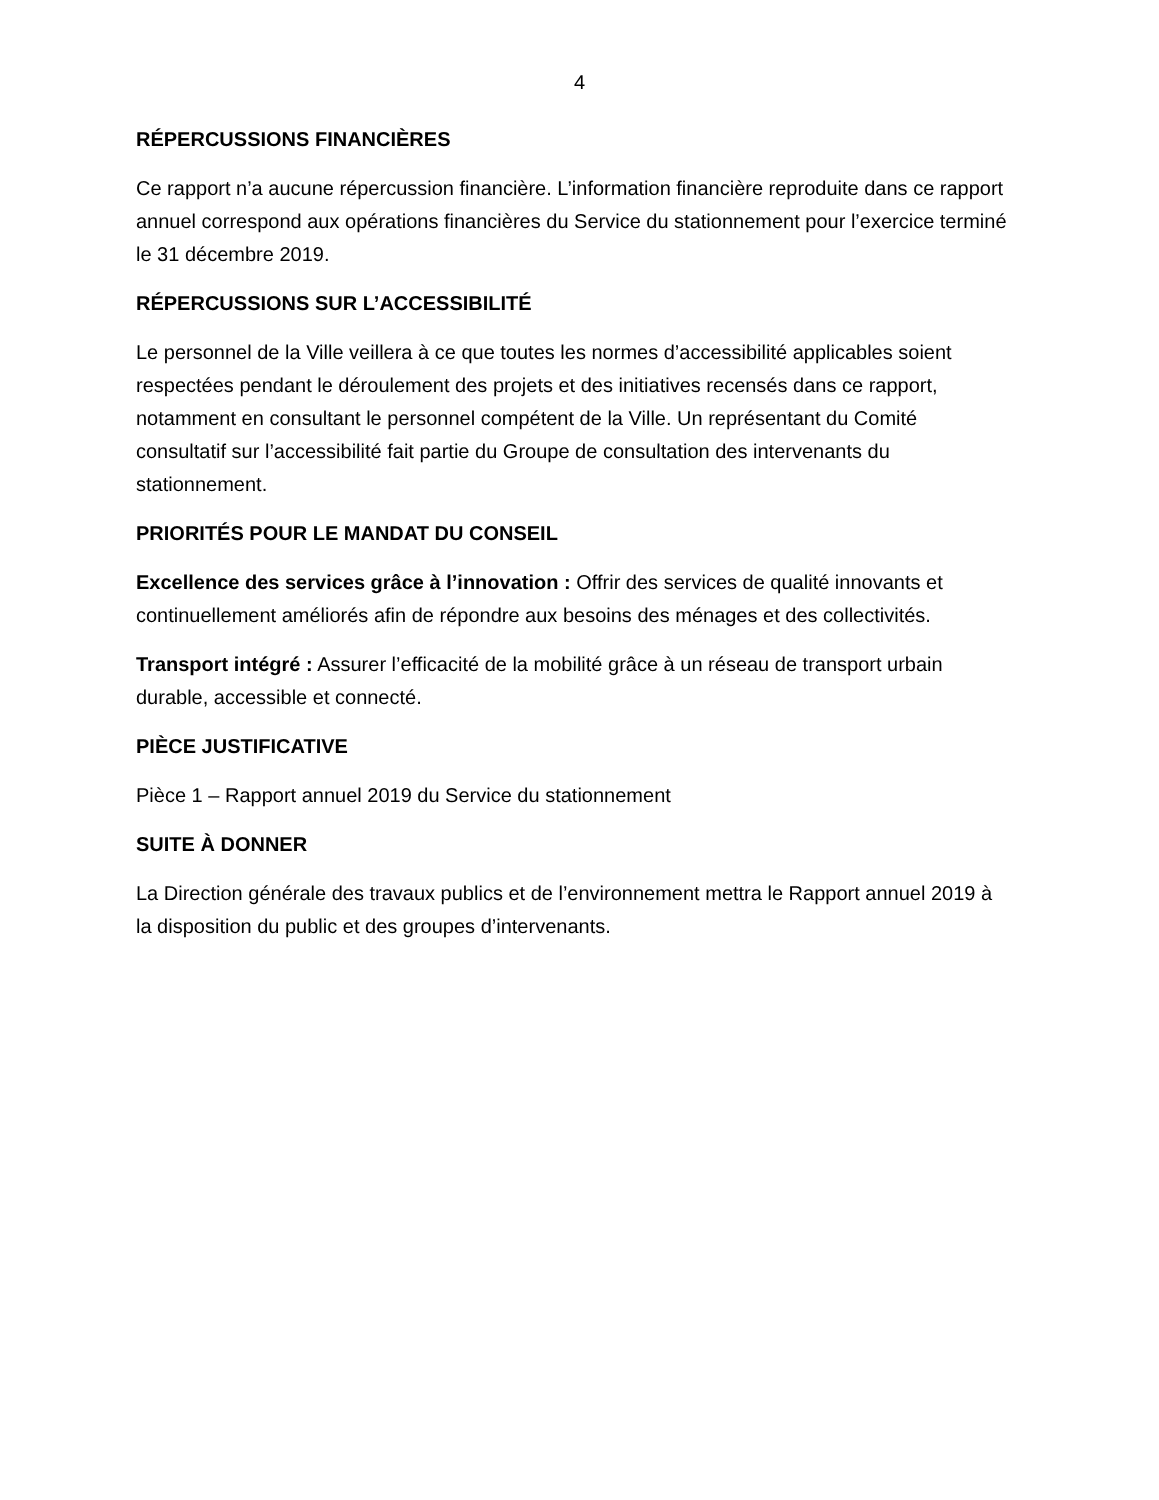4
RÉPERCUSSIONS FINANCIÈRES
Ce rapport n’a aucune répercussion financière. L’information financière reproduite dans ce rapport annuel correspond aux opérations financières du Service du stationnement pour l’exercice terminé le 31 décembre 2019.
RÉPERCUSSIONS SUR L’ACCESSIBILITÉ
Le personnel de la Ville veillera à ce que toutes les normes d’accessibilité applicables soient respectées pendant le déroulement des projets et des initiatives recensés dans ce rapport, notamment en consultant le personnel compétent de la Ville. Un représentant du Comité consultatif sur l’accessibilité fait partie du Groupe de consultation des intervenants du stationnement.
PRIORITÉS POUR LE MANDAT DU CONSEIL
Excellence des services grâce à l’innovation : Offrir des services de qualité innovants et continuellement améliorés afin de répondre aux besoins des ménages et des collectivités.
Transport intégré : Assurer l’efficacité de la mobilité grâce à un réseau de transport urbain durable, accessible et connecté.
PIÈCE JUSTIFICATIVE
Pièce 1 – Rapport annuel 2019 du Service du stationnement
SUITE À DONNER
La Direction générale des travaux publics et de l’environnement mettra le Rapport annuel 2019 à la disposition du public et des groupes d’intervenants.